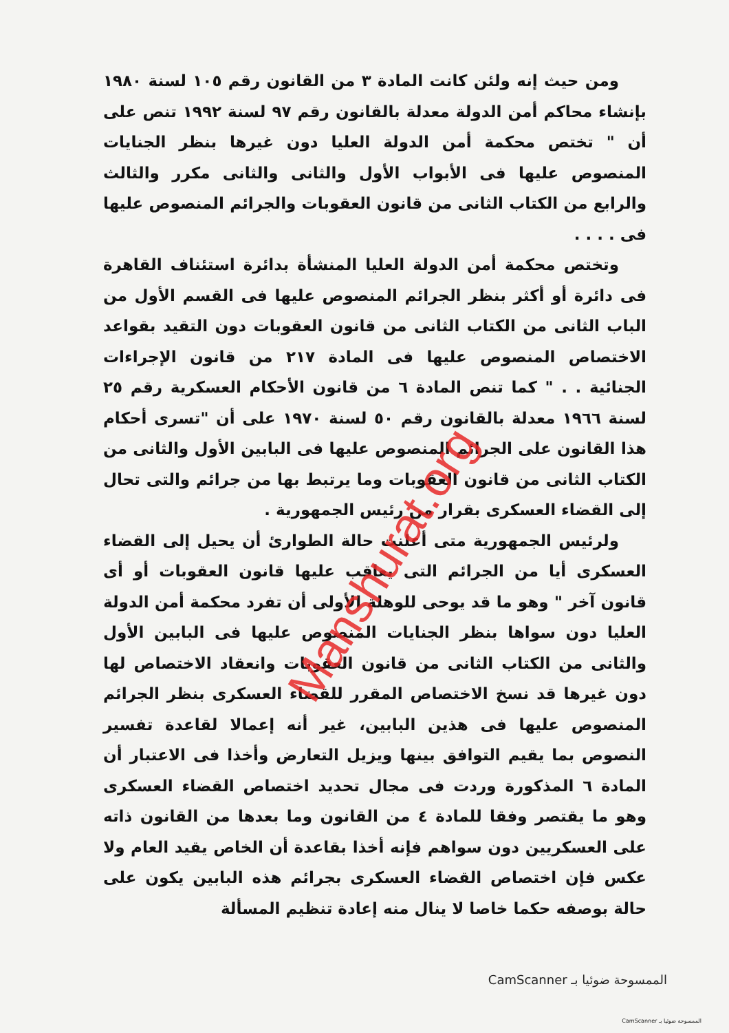ومن حيث إنه ولئن كانت المادة ٣ من القانون رقم ١٠٥ لسنة ١٩٨٠ بإنشاء محاكم أمن الدولة معدلة بالقانون رقم ٩٧ لسنة ١٩٩٢ تنص على أن " تختص محكمة أمن الدولة العليا دون غيرها بنظر الجنايات المنصوص عليها فى الأبواب الأول والثانى والثانى مكرر والثالث والرابع من الكتاب الثانى من قانون العقوبات والجرائم المنصوص عليها فى . . . .
وتختص محكمة أمن الدولة العليا المنشأة بدائرة استئناف القاهرة فى دائرة أو أكثر بنظر الجرائم المنصوص عليها فى القسم الأول من الباب الثانى من الكتاب الثانى من قانون العقوبات دون التقيد بقواعد الاختصاص المنصوص عليها فى المادة ٢١٧ من قانون الإجراءات الجنائية . . " كما تنص المادة ٦ من قانون الأحكام العسكرية رقم ٢٥ لسنة ١٩٦٦ معدلة بالقانون رقم ٥٠ لسنة ١٩٧٠ على أن "تسرى أحكام هذا القانون على الجرائم المنصوص عليها فى البابين الأول والثانى من الكتاب الثانى من قانون العقوبات وما يرتبط بها من جرائم والتى تحال إلى القضاء العسكرى بقرار من رئيس الجمهورية .
ولرئيس الجمهورية متى أعلنت حالة الطوارئ أن يحيل إلى القضاء العسكرى أيا من الجرائم التى يعاقب عليها قانون العقوبات أو أى قانون آخر " وهو ما قد يوحى للوهلة الأولى أن تفرد محكمة أمن الدولة العليا دون سواها بنظر الجنايات المنصوص عليها فى البابين الأول والثانى من الكتاب الثانى من قانون العقوبات وانعقاد الاختصاص لها دون غيرها قد نسخ الاختصاص المقرر للقضاء العسكرى بنظر الجرائم المنصوص عليها فى هذين البابين، غير أنه إعمالا لقاعدة تفسير النصوص بما يقيم التوافق بينها ويزيل التعارض وأخذا فى الاعتبار أن المادة ٦ المذكورة وردت فى مجال تحديد اختصاص القضاء العسكرى وهو ما يقتصر وفقا للمادة ٤ من القانون وما بعدها من القانون ذاته على العسكريين دون سواهم فإنه أخذا بقاعدة أن الخاص يقيد العام ولا عكس فإن اختصاص القضاء العسكرى بجرائم هذه البابين يكون على حالة بوصفه حكما خاصا لا ينال منه إعادة تنظيم المسألة
Manshurat.org
الممسوحة ضوئيا بـ CamScanner
الممسوحة ضوئيا بـ CamScanner